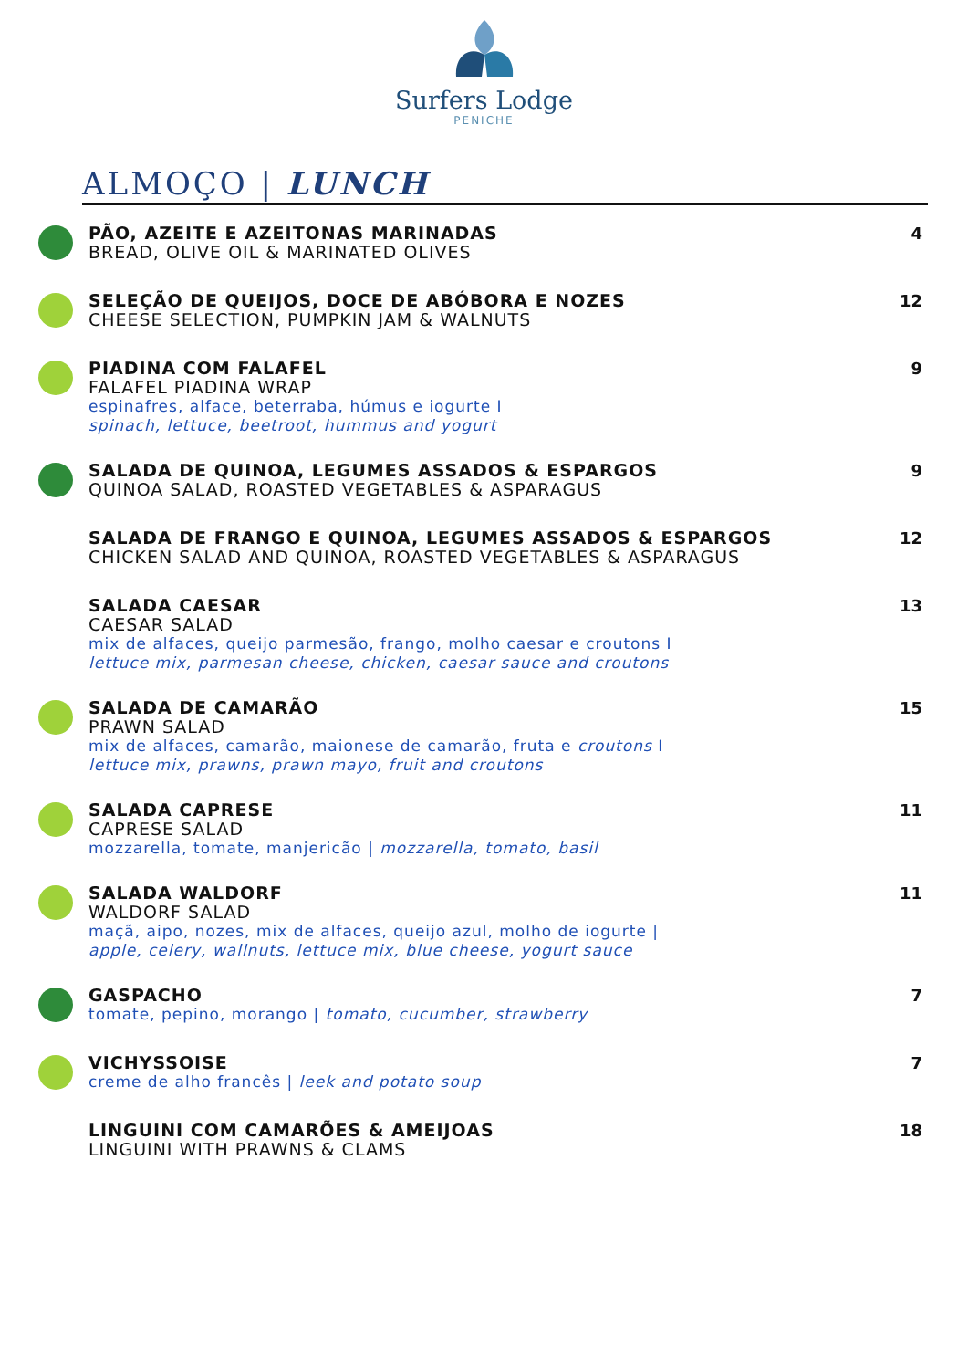Surfers Lodge
PENICHE
ALMOÇO | LUNCH
PÃO, AZEITE E AZEITONAS MARINADAS
BREAD, OLIVE OIL & MARINATED OLIVES
4
SELEÇÃO DE QUEIJOS, DOCE DE ABÓBORA E NOZES
CHEESE SELECTION, PUMPKIN JAM & WALNUTS
12
PIADINA COM FALAFEL
FALAFEL PIADINA WRAP
espinafres, alface, beterraba, húmus e iogurte I
spinach, lettuce, beetroot, hummus and yogurt
9
SALADA DE QUINOA, LEGUMES ASSADOS & ESPARGOS
QUINOA SALAD, ROASTED VEGETABLES & ASPARAGUS
9
SALADA DE FRANGO E QUINOA, LEGUMES ASSADOS & ESPARGOS
CHICKEN SALAD AND QUINOA, ROASTED VEGETABLES & ASPARAGUS
12
SALADA CAESAR
CAESAR SALAD
mix de alfaces, queijo parmesão, frango, molho caesar e croutons I
lettuce mix, parmesan cheese, chicken, caesar sauce and croutons
13
SALADA DE CAMARÃO
PRAWN SALAD
mix de alfaces, camarão, maionese de camarão, fruta e croutons I
lettuce mix, prawns, prawn mayo, fruit and croutons
15
SALADA CAPRESE
CAPRESE SALAD
mozzarella, tomate, manjericão | mozzarella, tomato, basil
11
SALADA WALDORF
WALDORF SALAD
maçã, aipo, nozes, mix de alfaces, queijo azul, molho de iogurte |
apple, celery, wallnuts, lettuce mix, blue cheese, yogurt sauce
11
GASPACHO
tomate, pepino, morango | tomato, cucumber, strawberry
7
VICHYSSOISE
creme de alho francês | leek and potato soup
7
LINGUINI COM CAMARÕES & AMEIJOAS
LINGUINI WITH PRAWNS & CLAMS
18